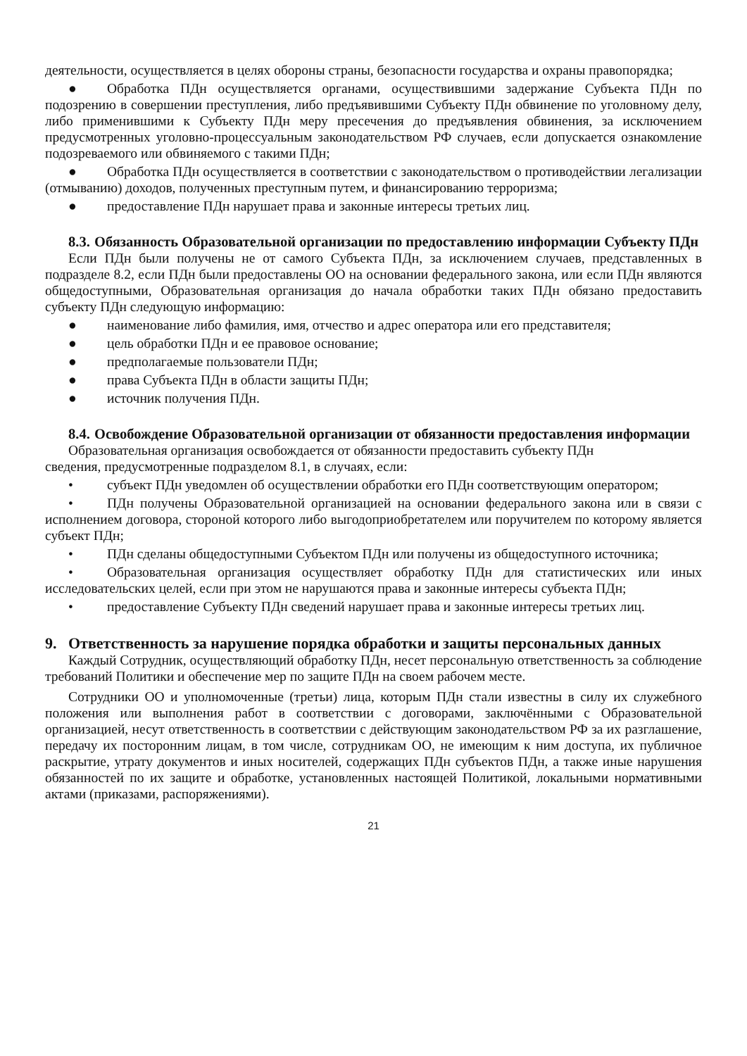деятельности, осуществляется в целях обороны страны, безопасности государства и охраны правопорядка;
● Обработка ПДн осуществляется органами, осуществившими задержание Субъекта ПДн по подозрению в совершении преступления, либо предъявившими Субъекту ПДн обвинение по уголовному делу, либо применившими к Субъекту ПДн меру пресечения до предъявления обвинения, за исключением предусмотренных уголовно-процессуальным законодательством РФ случаев, если допускается ознакомление подозреваемого или обвиняемого с такими ПДн;
● Обработка ПДн осуществляется в соответствии с законодательством о противодействии легализации (отмыванию) доходов, полученных преступным путем, и финансированию терроризма;
● предоставление ПДн нарушает права и законные интересы третьих лиц.
8.3. Обязанность Образовательной организации по предоставлению информации Субъекту ПДн
Если ПДн были получены не от самого Субъекта ПДн, за исключением случаев, представленных в подразделе 8.2, если ПДн были предоставлены ОО на основании федерального закона, или если ПДн являются общедоступными, Образовательная организация до начала обработки таких ПДн обязано предоставить субъекту ПДн следующую информацию:
● наименование либо фамилия, имя, отчество и адрес оператора или его представителя;
● цель обработки ПДн и ее правовое основание;
● предполагаемые пользователи ПДн;
● права Субъекта ПДн в области защиты ПДн;
● источник получения ПДн.
8.4. Освобождение Образовательной организации от обязанности предоставления информации
Образовательная организация освобождается от обязанности предоставить субъекту ПДн
сведения, предусмотренные подразделом 8.1, в случаях, если:
• субъект ПДн уведомлен об осуществлении обработки его ПДн соответствующим оператором;
• ПДн получены Образовательной организацией на основании федерального закона или в связи с исполнением договора, стороной которого либо выгодоприобретателем или поручителем по которому является субъект ПДн;
• ПДн сделаны общедоступными Субъектом ПДн или получены из общедоступного источника;
• Образовательная организация осуществляет обработку ПДн для статистических или иных исследовательских целей, если при этом не нарушаются права и законные интересы субъекта ПДн;
• предоставление Субъекту ПДн сведений нарушает права и законные интересы третьих лиц.
9. Ответственность за нарушение порядка обработки и защиты персональных данных
Каждый Сотрудник, осуществляющий обработку ПДн, несет персональную ответственность за соблюдение требований Политики и обеспечение мер по защите ПДн на своем рабочем месте.
Сотрудники ОО и уполномоченные (третьи) лица, которым ПДн стали известны в силу их служебного положения или выполнения работ в соответствии с договорами, заключёнными с Образовательной организацией, несут ответственность в соответствии с действующим законодательством РФ за их разглашение, передачу их посторонним лицам, в том числе, сотрудникам ОО, не имеющим к ним доступа, их публичное раскрытие, утрату документов и иных носителей, содержащих ПДн субъектов ПДн, а также иные нарушения обязанностей по их защите и обработке, установленных настоящей Политикой, локальными нормативными актами (приказами, распоряжениями).
21